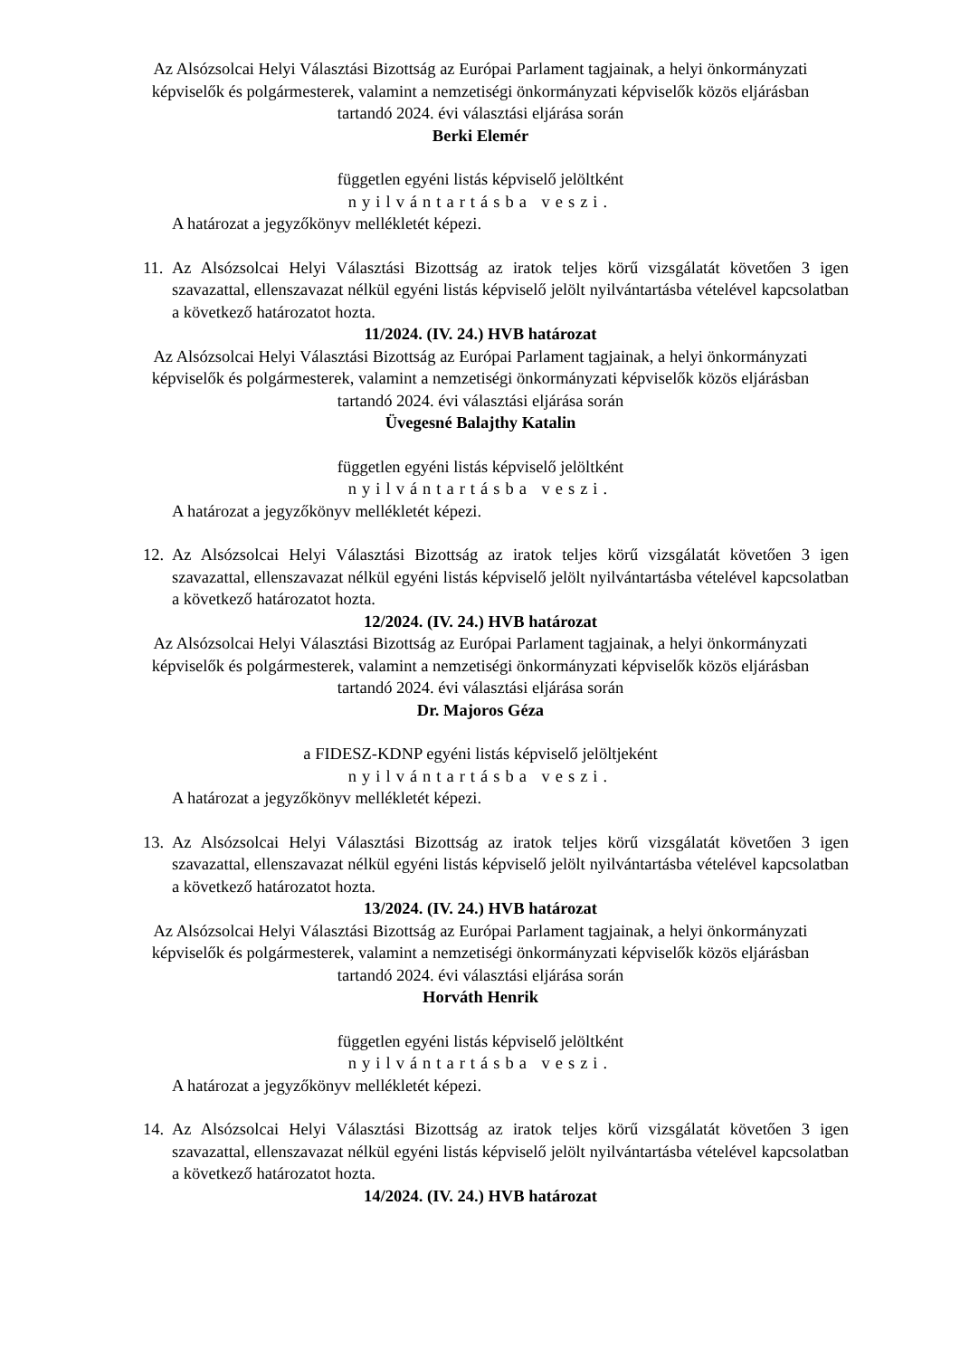Az Alsózsolcai Helyi Választási Bizottság az Európai Parlament tagjainak, a helyi önkormányzati képviselők és polgármesterek, valamint a nemzetiségi önkormányzati képviselők közös eljárásban tartandó 2024. évi választási eljárása során
Berki Elemér
független egyéni listás képviselő jelöltként
nyilvántartásba veszi.
A határozat a jegyzőkönyv mellékletét képezi.
11.
Az Alsózsolcai Helyi Választási Bizottság az iratok teljes körű vizsgálatát követően 3 igen szavazattal, ellenszavazat nélkül egyéni listás képviselő jelölt nyilvántartásba vételével kapcsolatban a következő határozatot hozta.
11/2024. (IV. 24.) HVB határozat
Az Alsózsolcai Helyi Választási Bizottság az Európai Parlament tagjainak, a helyi önkormányzati képviselők és polgármesterek, valamint a nemzetiségi önkormányzati képviselők közös eljárásban tartandó 2024. évi választási eljárása során
Üvegesné Balajthy Katalin
független egyéni listás képviselő jelöltként
nyilvántartásba veszi.
A határozat a jegyzőkönyv mellékletét képezi.
12.
Az Alsózsolcai Helyi Választási Bizottság az iratok teljes körű vizsgálatát követően 3 igen szavazattal, ellenszavazat nélkül egyéni listás képviselő jelölt nyilvántartásba vételével kapcsolatban a következő határozatot hozta.
12/2024. (IV. 24.) HVB határozat
Az Alsózsolcai Helyi Választási Bizottság az Európai Parlament tagjainak, a helyi önkormányzati képviselők és polgármesterek, valamint a nemzetiségi önkormányzati képviselők közös eljárásban tartandó 2024. évi választási eljárása során
Dr. Majoros Géza
a FIDESZ-KDNP egyéni listás képviselő jelöltjeként
nyilvántartásba veszi.
A határozat a jegyzőkönyv mellékletét képezi.
13.
Az Alsózsolcai Helyi Választási Bizottság az iratok teljes körű vizsgálatát követően 3 igen szavazattal, ellenszavazat nélkül egyéni listás képviselő jelölt nyilvántartásba vételével kapcsolatban a következő határozatot hozta.
13/2024. (IV. 24.) HVB határozat
Az Alsózsolcai Helyi Választási Bizottság az Európai Parlament tagjainak, a helyi önkormányzati képviselők és polgármesterek, valamint a nemzetiségi önkormányzati képviselők közös eljárásban tartandó 2024. évi választási eljárása során
Horváth Henrik
független egyéni listás képviselő jelöltként
nyilvántartásba veszi.
A határozat a jegyzőkönyv mellékletét képezi.
14.
Az Alsózsolcai Helyi Választási Bizottság az iratok teljes körű vizsgálatát követően 3 igen szavazattal, ellenszavazat nélkül egyéni listás képviselő jelölt nyilvántartásba vételével kapcsolatban a következő határozatot hozta.
14/2024. (IV. 24.) HVB határozat